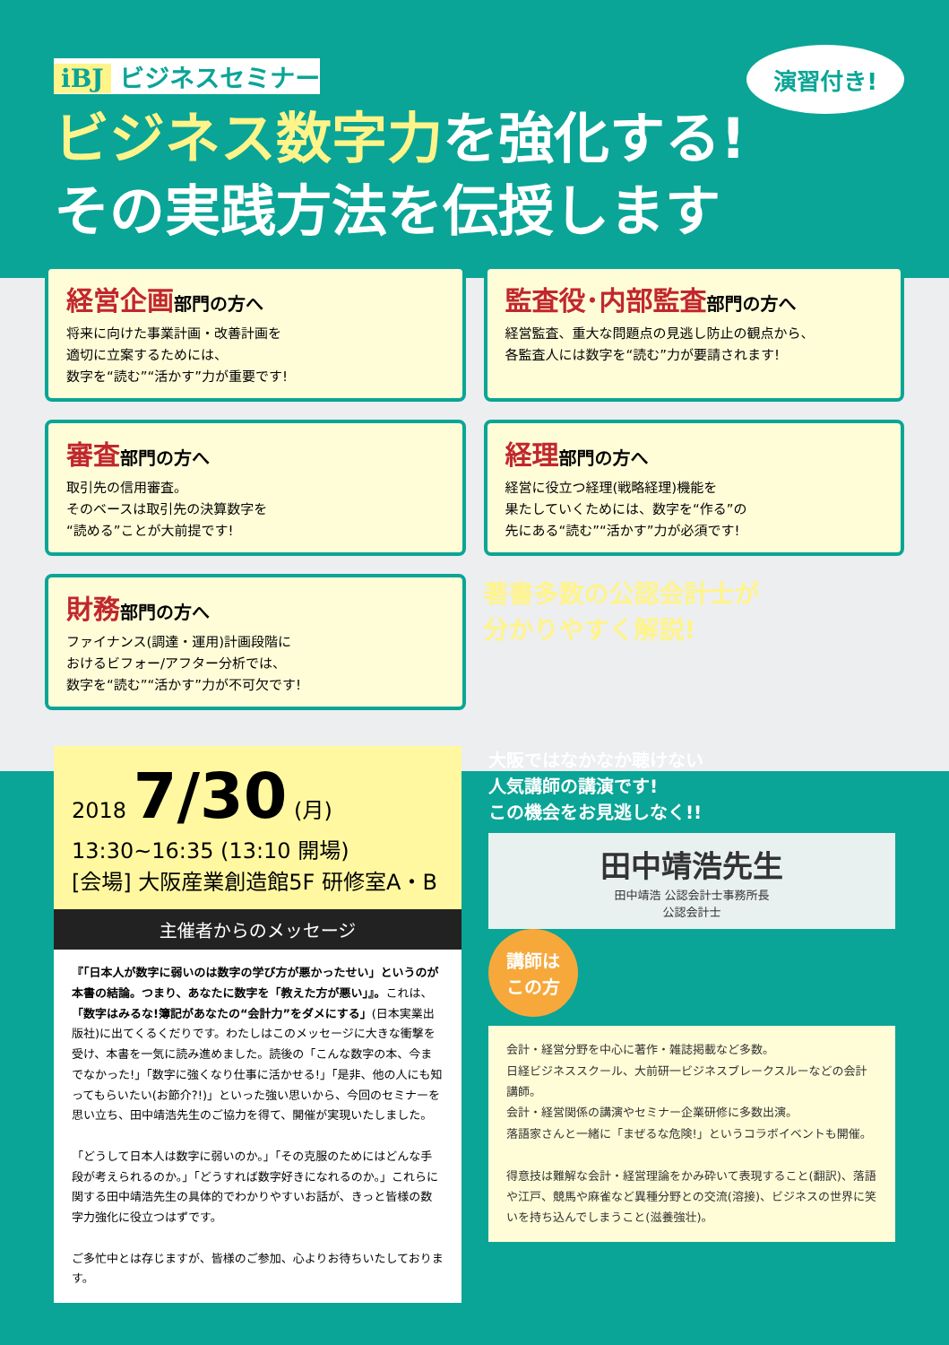iBJ ビジネスセミナー
演習付き!
ビジネス数字力を強化する!
その実践方法を伝授します
経営企画部門の方へ
将来に向けた事業計画・改善計画を
適切に立案するためには、
数字を“読む”“活かす”力が重要です!
監査役･内部監査部門の方へ
経営監査、重大な問題点の見逃し防止の観点から、
各監査人には数字を“読む”力が要請されます!
審査部門の方へ
取引先の信用審査。
そのベースは取引先の決算数字を
“読める”ことが大前提です!
経理部門の方へ
経営に役立つ経理(戦略経理)機能を
果たしていくためには、数字を“作る”の
先にある“読む”“活かす”力が必須です!
財務部門の方へ
ファイナンス(調達・運用)計画段階に
おけるビフォー/アフター分析では、
数字を“読む”“活かす”力が不可欠です!
著書多数の公認会計士が
分かりやすく解説!
2018 7/30 (月) 13:30~16:35 (13:10 開場)
[会場] 大阪産業創造館5F 研修室A・B
主催者からのメッセージ
『「日本人が数字に弱いのは数字の学び方が悪かったせい」というのが本書の結論。つまり、あなたに数字を「教えた方が悪い」』。これは、「数字はみるな!簿記があなたの“会計力”をダメにする」(日本実業出版社)に出てくるくだりです。わたしはこのメッセージに大きな衝撃を受け、本書を一気に読み進めました。読後の「こんな数字の本、今までなかった!」「数字に強くなり仕事に活かせる!」「是非、他の人にも知ってもらいたい(お節介?!)」といった強い思いから、今回のセミナーを思い立ち、田中靖浩先生のご協力を得て、開催が実現いたしました。
「どうして日本人は数字に弱いのか。」「その克服のためにはどんな手段が考えられるのか。」「どうすれば数字好きになれるのか。」これらに関する田中靖浩先生の具体的でわかりやすいお話が、きっと皆様の数字力強化に役立つはずです。
ご多忙中とは存じますが、皆様のご参加、心よりお待ちいたしております。
大阪ではなかなか聴けない
人気講師の講演です!
この機会をお見逃しなく!!
田中靖浩先生
田中靖浩 公認会計士事務所長
公認会計士
講師は
この方
会計・経営分野を中心に著作・雑誌掲載など多数。
日経ビジネススクール、大前研一ビジネスブレークスルーなどの会計講師。
会計・経営関係の講演やセミナー企業研修に多数出演。
落語家さんと一緒に「まぜるな危険!」というコラボイベントも開催。
得意技は難解な会計・経営理論をかみ砕いて表現すること(翻訳)、落語や江戸、競馬や麻雀など異種分野との交流(溶接)、ビジネスの世界に笑いを持ち込んでしまうこと(滋養強壮)。